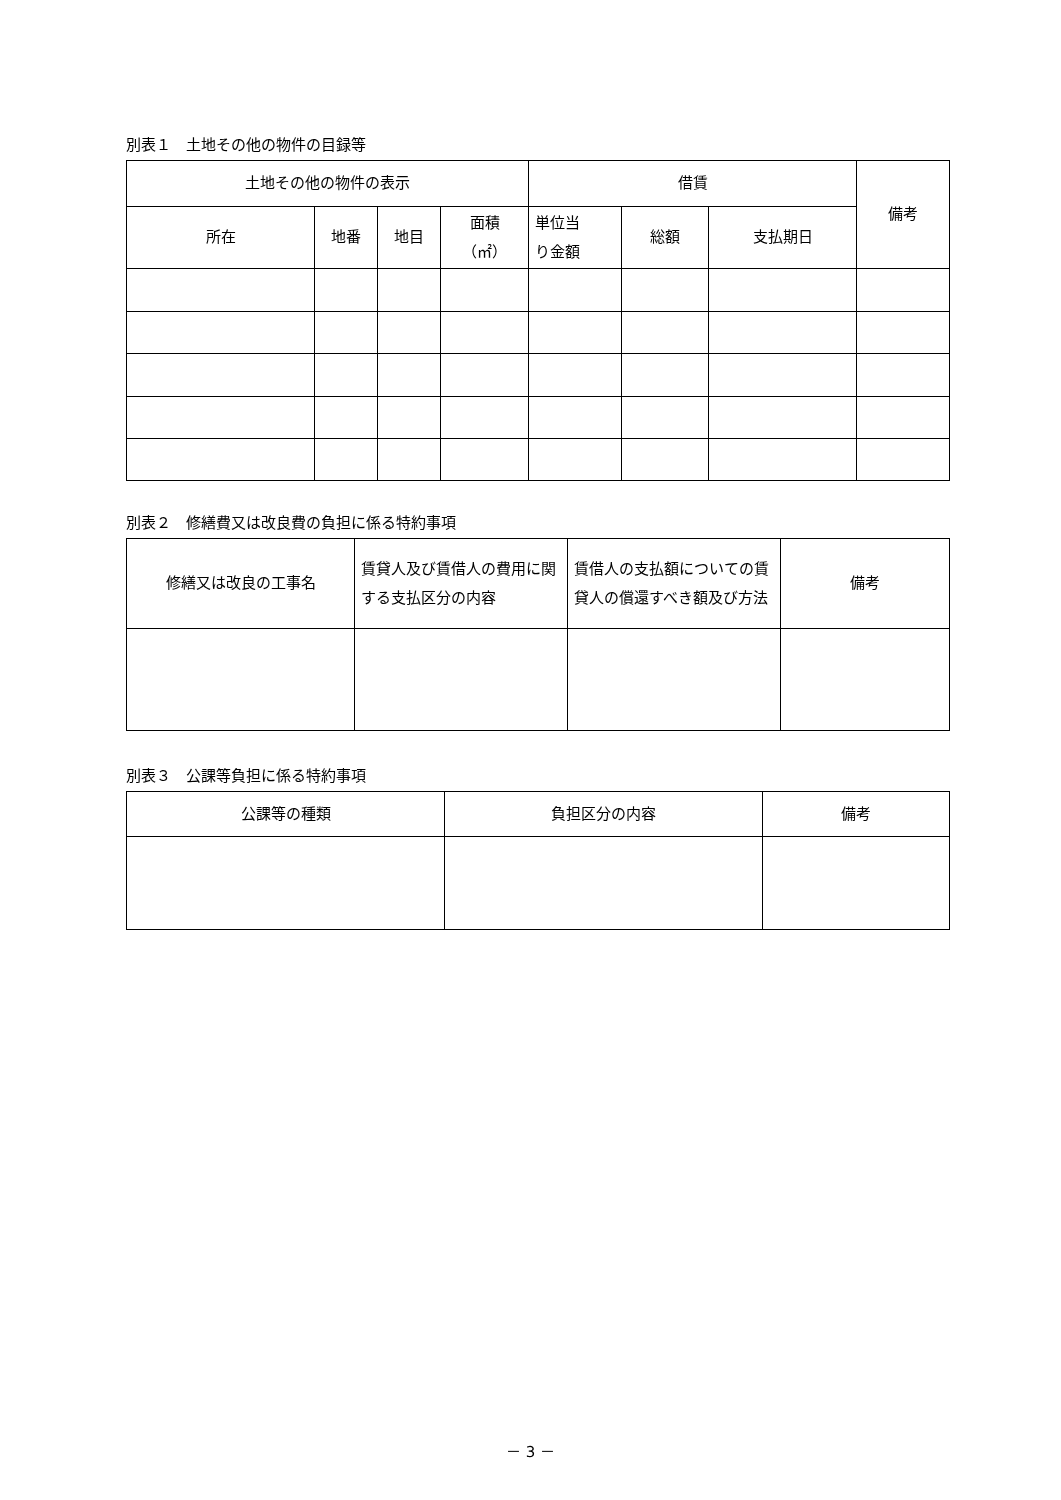別表１　土地その他の物件の目録等
| 土地その他の物件の表示 | | | | 借賃 | | | 備考 |
| --- | --- | --- | --- | --- | --- | --- | --- |
| 所在 | 地番 | 地目 | 面積 （㎡） | 単位当 り金額 | 総額 | 支払期日 | |
別表２　修繕費又は改良費の負担に係る特約事項
| 修繕又は改良の工事名 | 賃貸人及び賃借人の費用に関する支払区分の内容 | 賃借人の支払額についての賃貸人の償還すべき額及び方法 | 備考 |
| --- | --- | --- | --- |
別表３　公課等負担に係る特約事項
| 公課等の種類 | 負担区分の内容 | 備考 |
| --- | --- | --- |
－ 3 －